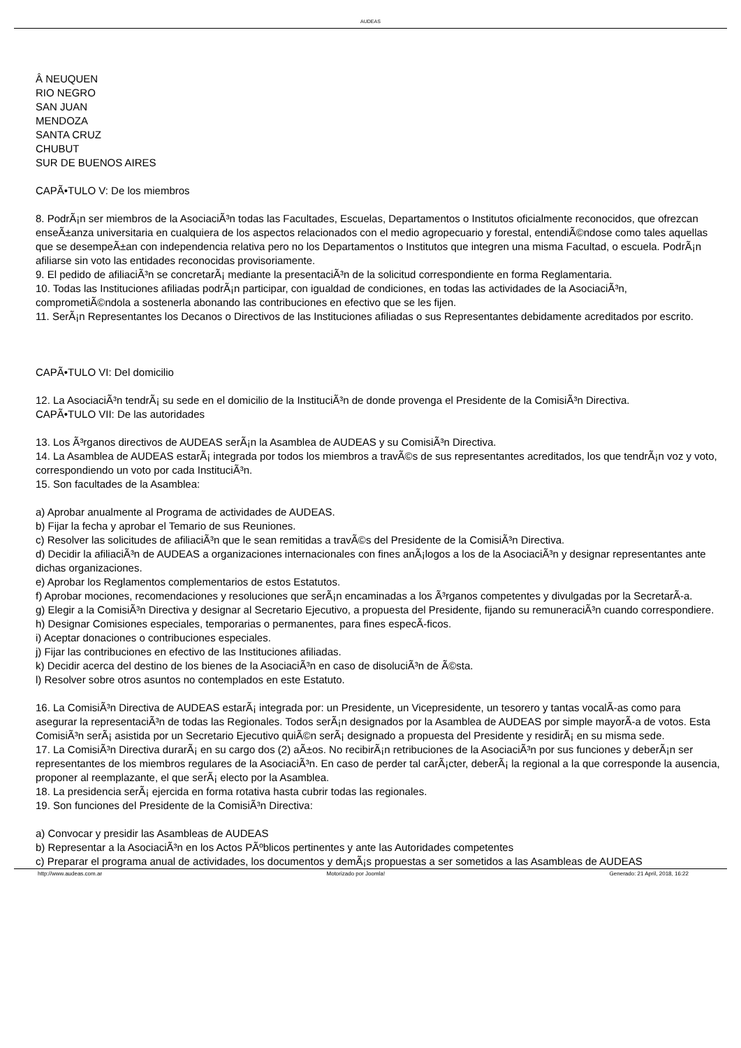AUDEAS
Â NEUQUEN
RIO NEGRO
SAN JUAN
MENDOZA
SANTA CRUZ
CHUBUT
SUR DE BUENOS AIRES
CAPÃ•TULO V: De los miembros
8. PodrÃ¡n ser miembros de la AsociaciÃ³n todas las Facultades, Escuelas, Departamentos o Institutos oficialmente reconocidos, que ofrezcan enseÃ±anza universitaria en cualquiera de los aspectos relacionados con el medio agropecuario y forestal, entendiÃ©ndose como tales aquellas que se desempeÃ±an con independencia relativa pero no los Departamentos o Institutos que integren una misma Facultad, o escuela. PodrÃ¡n afiliarse sin voto las entidades reconocidas provisoriamente.
9. El pedido de afiliaciÃ³n se concretarÃ¡ mediante la presentaciÃ³n de la solicitud correspondiente en forma Reglamentaria.
10. Todas las Instituciones afiliadas podrÃ¡n participar, con igualdad de condiciones, en todas las actividades de la AsociaciÃ³n, comprometiÃ©ndola a sostenerla abonando las contribuciones en efectivo que se les fijen.
11. SerÃ¡n Representantes los Decanos o Directivos de las Instituciones afiliadas o sus Representantes debidamente acreditados por escrito.
CAPÃ•TULO VI: Del domicilio
12. La AsociaciÃ³n tendrÃ¡ su sede en el domicilio de la InstituciÃ³n de donde provenga el Presidente de la ComisiÃ³n Directiva.
CAPÃ•TULO VII: De las autoridades
13. Los Ã³rganos directivos de AUDEAS serÃ¡n la Asamblea de AUDEAS y su ComisiÃ³n Directiva.
14. La Asamblea de AUDEAS estarÃ¡ integrada por todos los miembros a travÃ©s de sus representantes acreditados, los que tendrÃ¡n voz y voto, correspondiendo un voto por cada InstituciÃ³n.
15. Son facultades de la Asamblea:
a) Aprobar anualmente al Programa de actividades de AUDEAS.
b) Fijar la fecha y aprobar el Temario de sus Reuniones.
c) Resolver las solicitudes de afiliaciÃ³n que le sean remitidas a travÃ©s del Presidente de la ComisiÃ³n Directiva.
d) Decidir la afiliaciÃ³n de AUDEAS a organizaciones internacionales con fines anÃ¡logos a los de la AsociaciÃ³n y designar representantes ante dichas organizaciones.
e) Aprobar los Reglamentos complementarios de estos Estatutos.
f) Aprobar mociones, recomendaciones y resoluciones que serÃ¡n encaminadas a los Ã³rganos competentes y divulgadas por la SecretarÃ-a.
g) Elegir a la ComisiÃ³n Directiva y designar al Secretario Ejecutivo, a propuesta del Presidente, fijando su remuneraciÃ³n cuando correspondiere.
h) Designar Comisiones especiales, temporarias o permanentes, para fines especÃ-ficos.
i) Aceptar donaciones o contribuciones especiales.
j) Fijar las contribuciones en efectivo de las Instituciones afiliadas.
k) Decidir acerca del destino de los bienes de la AsociaciÃ³n en caso de disoluciÃ³n de Ã©sta.
l) Resolver sobre otros asuntos no contemplados en este Estatuto.
16. La ComisiÃ³n Directiva de AUDEAS estarÃ¡ integrada por: un Presidente, un Vicepresidente, un tesorero y tantas vocalÃ-as como para asegurar la representaciÃ³n de todas las Regionales. Todos serÃ¡n designados por la Asamblea de AUDEAS por simple mayorÃ-a de votos. Esta ComisiÃ³n serÃ¡ asistida por un Secretario Ejecutivo quiÃ©n serÃ¡ designado a propuesta del Presidente y residirÃ¡ en su misma sede.
17. La ComisiÃ³n Directiva durarÃ¡ en su cargo dos (2) aÃ±os. No recibirÃ¡n retribuciones de la AsociaciÃ³n por sus funciones y deberÃ¡n ser representantes de los miembros regulares de la AsociaciÃ³n. En caso de perder tal carÃ¡cter, deberÃ¡ la regional a la que corresponde la ausencia, proponer al reemplazante, el que serÃ¡ electo por la Asamblea.
18. La presidencia serÃ¡ ejercida en forma rotativa hasta cubrir todas las regionales.
19. Son funciones del Presidente de la ComisiÃ³n Directiva:
a) Convocar y presidir las Asambleas de AUDEAS
b) Representar a la AsociaciÃ³n en los Actos PÃºblicos pertinentes y ante las Autoridades competentes
c) Preparar el programa anual de actividades, los documentos y demÃ¡s propuestas a ser sometidos a las Asambleas de AUDEAS
http://www.audeas.com.ar Motorizado por Joomla! Generado: 21 April, 2018, 16:22